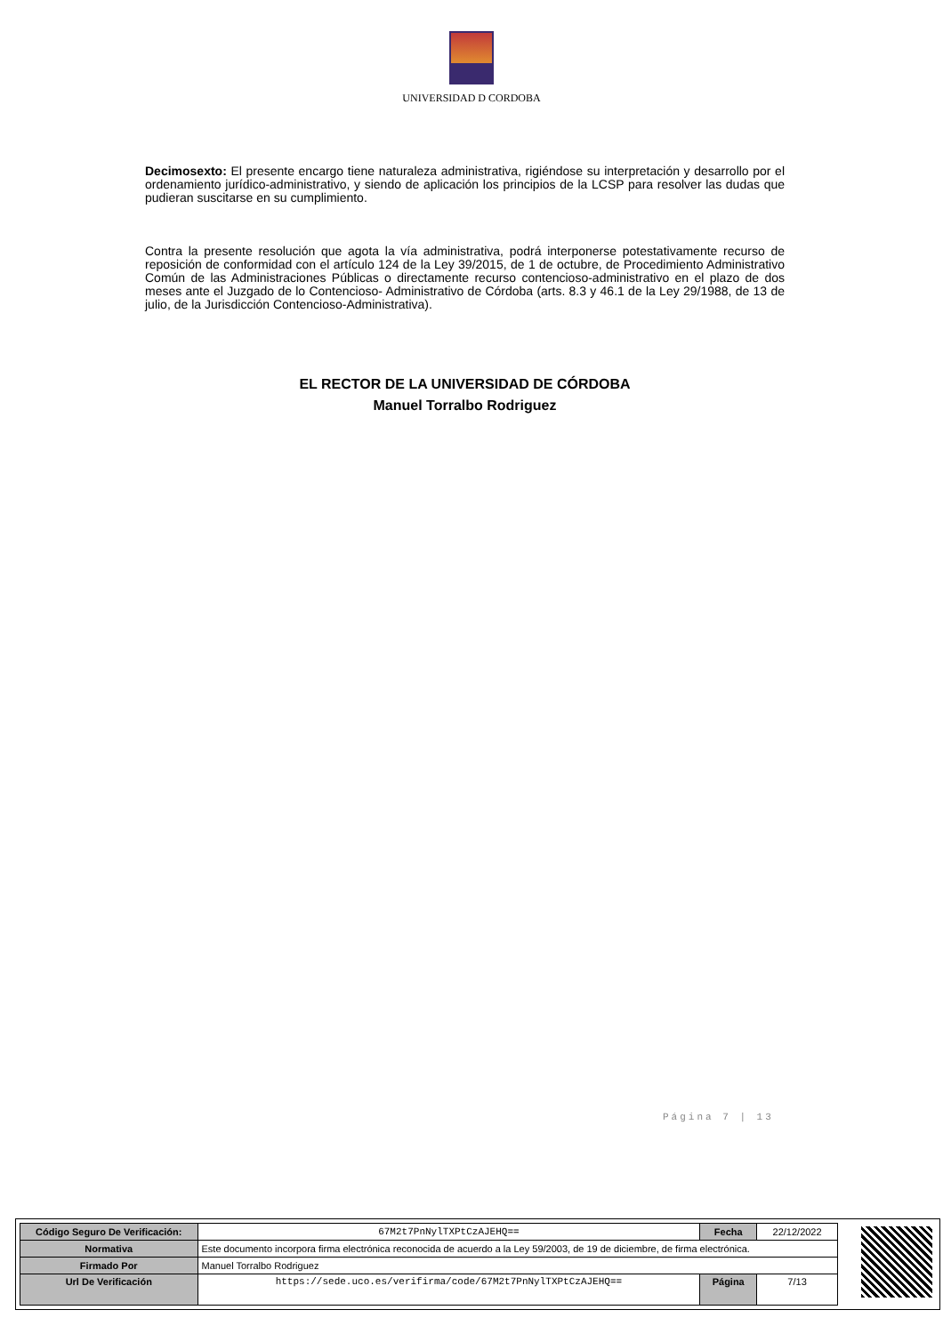UNIVERSIDAD D CORDOBA
Decimosexto: El presente encargo tiene naturaleza administrativa, rigiéndose su interpretación y desarrollo por el ordenamiento jurídico-administrativo, y siendo de aplicación los principios de la LCSP para resolver las dudas que pudieran suscitarse en su cumplimiento.
Contra la presente resolución que agota la vía administrativa, podrá interponerse potestativamente recurso de reposición de conformidad con el artículo 124 de la Ley 39/2015, de 1 de octubre, de Procedimiento Administrativo Común de las Administraciones Públicas o directamente recurso contencioso-administrativo en el plazo de dos meses ante el Juzgado de lo Contencioso- Administrativo de Córdoba (arts. 8.3 y 46.1 de la Ley 29/1988, de 13 de julio, de la Jurisdicción Contencioso-Administrativa).
EL RECTOR DE LA UNIVERSIDAD DE CÓRDOBA
Manuel Torralbo Rodriguez
Página 7 | 13
| Código Seguro De Verificación: | 67M2t7PnNylTXPtCzAJEHQ== | Fecha | 22/12/2022 |
| Normativa | Este documento incorpora firma electrónica reconocida de acuerdo a la Ley 59/2003, de 19 de diciembre, de firma electrónica. | | |
| Firmado Por | Manuel Torralbo Rodriguez | | |
| Url De Verificación | https://sede.uco.es/verifirma/code/67M2t7PnNylTXPtCzAJEHQ== | Página | 7/13 |